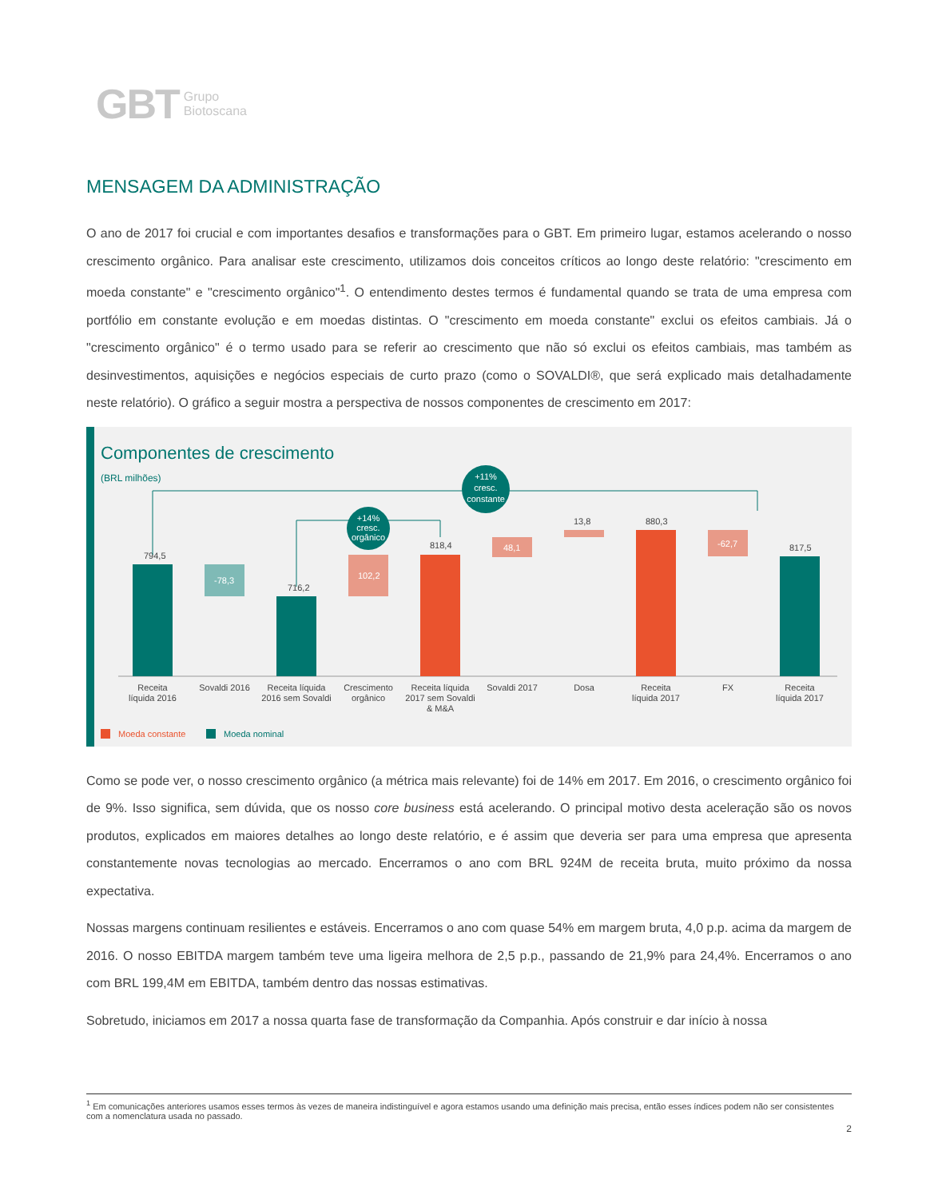GBT Grupo
Biotoscana
MENSAGEM DA ADMINISTRAÇÃO
O ano de 2017 foi crucial e com importantes desafios e transformações para o GBT. Em primeiro lugar, estamos acelerando o nosso crescimento orgânico. Para analisar este crescimento, utilizamos dois conceitos críticos ao longo deste relatório: "crescimento em moeda constante" e "crescimento orgânico"<sup>1</sup>. O entendimento destes termos é fundamental quando se trata de uma empresa com portfólio em constante evolução e em moedas distintas. O "crescimento em moeda constante" exclui os efeitos cambiais. Já o "crescimento orgânico" é o termo usado para se referir ao crescimento que não só exclui os efeitos cambiais, mas também as desinvestimentos, aquisições e negócios especiais de curto prazo (como o SOVALDI®, que será explicado mais detalhadamente neste relatório). O gráfico a seguir mostra a perspectiva de nossos componentes de crescimento em 2017:
Componentes de crescimento
(BRL milhões)
794,5
-78,3
716,2
102,2
818,4
48,1
13,8
880,3
-62,7
817,5
+11%
cresc.
constante
+14%
cresc.
orgânico
Receita
líquida 2016
Sovaldi 2016
Receita líquida
2016 sem Sovaldi
Crescimento
orgânico
Receita líquida
2017 sem Sovaldi
& M&A
Sovaldi 2017
Dosa
Receita
líquida 2017
FX
Receita
líquida 2017
Moeda constante
Moeda nominal
Como se pode ver, o nosso crescimento orgânico (a métrica mais relevante) foi de 14% em 2017. Em 2016, o crescimento orgânico foi de 9%. Isso significa, sem dúvida, que os nosso core business está acelerando. O principal motivo desta aceleração são os novos produtos, explicados em maiores detalhes ao longo deste relatório, e é assim que deveria ser para uma empresa que apresenta constantemente novas tecnologias ao mercado. Encerramos o ano com BRL 924M de receita bruta, muito próximo da nossa expectativa.
Nossas margens continuam resilientes e estáveis. Encerramos o ano com quase 54% em margem bruta, 4,0 p.p. acima da margem de 2016. O nosso EBITDA margem também teve uma ligeira melhora de 2,5 p.p., passando de 21,9% para 24,4%. Encerramos o ano com BRL 199,4M em EBITDA, também dentro das nossas estimativas.
Sobretudo, iniciamos em 2017 a nossa quarta fase de transformação da Companhia. Após construir e dar início à nossa
<sup>1</sup> Em comunicações anteriores usamos esses termos às vezes de maneira indistinguível e agora estamos usando uma definição mais precisa, então esses índices podem não ser consistentes com a nomenclatura usada no passado.
2